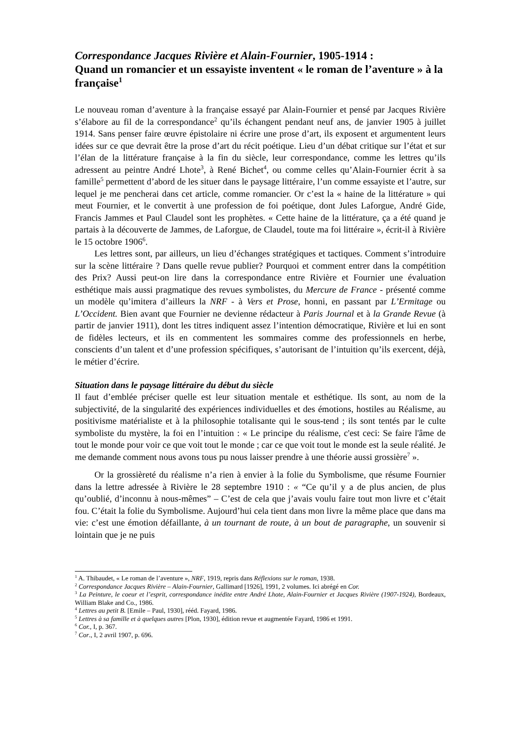Correspondance Jacques Rivière et Alain-Fournier, 1905-1914 :
Quand un romancier et un essayiste inventent « le roman de l’aventure » à la française<sup>1</sup>
Le nouveau roman d’aventure à la française essayé par Alain-Fournier et pensé par Jacques Rivière s’élabore au fil de la correspondance<sup>2</sup> qu’ils échangent pendant neuf ans, de janvier 1905 à juillet 1914. Sans penser faire œuvre épistolaire ni écrire une prose d’art, ils exposent et argumentent leurs idées sur ce que devrait être la prose d’art du récit poétique. Lieu d’un débat critique sur l’état et sur l’élan de la littérature française à la fin du siècle, leur correspondance, comme les lettres qu’ils adressent au peintre André Lhote<sup>3</sup>, à René Bichet<sup>4</sup>, ou comme celles qu’Alain-Fournier écrit à sa famille<sup>5</sup> permettent d’abord de les situer dans le paysage littéraire, l’un comme essayiste et l’autre, sur lequel je me pencherai dans cet article, comme romancier. Or c’est la « haine de la littérature » qui meut Fournier, et le convertit à une profession de foi poétique, dont Jules Laforgue, André Gide, Francis Jammes et Paul Claudel sont les prophètes. « Cette haine de la littérature, ça a été quand je partais à la découverte de Jammes, de Laforgue, de Claudel, toute ma foi littéraire », écrit-il à Rivière le 15 octobre 1906<sup>6</sup>.
Les lettres sont, par ailleurs, un lieu d’échanges stratégiques et tactiques. Comment s’introduire sur la scène littéraire ? Dans quelle revue publier? Pourquoi et comment entrer dans la compétition des Prix? Aussi peut-on lire dans la correspondance entre Rivière et Fournier une évaluation esthétique mais aussi pragmatique des revues symbolistes, du Mercure de France - présenté comme un modèle qu’imitera d’ailleurs la NRF - à Vers et Prose, honni, en passant par L’Ermitage ou L’Occident. Bien avant que Fournier ne devienne rédacteur à Paris Journal et à la Grande Revue (à partir de janvier 1911), dont les titres indiquent assez l’intention démocratique, Rivière et lui en sont de fidèles lecteurs, et ils en commentent les sommaires comme des professionnels en herbe, conscients d’un talent et d’une profession spécifiques, s’autorisant de l’intuition qu’ils exercent, déjà, le métier d’écrire.
Situation dans le paysage littéraire du début du siècle
Il faut d’emblée préciser quelle est leur situation mentale et esthétique. Ils sont, au nom de la subjectivité, de la singularité des expériences individuelles et des émotions, hostiles au Réalisme, au positivisme matérialiste et à la philosophie totalisante qui le sous-tend ; ils sont tentés par le culte symboliste du mystère, la foi en l’intuition : « Le principe du réalisme, c'est ceci: Se faire l'âme de tout le monde pour voir ce que voit tout le monde ; car ce que voit tout le monde est la seule réalité. Je me demande comment nous avons tous pu nous laisser prendre à une théorie aussi grossière<sup>7</sup> ».
Or la grossièreté du réalisme n’a rien à envier à la folie du Symbolisme, que résume Fournier dans la lettre adressée à Rivière le 28 septembre 1910 : « “Ce qu’il y a de plus ancien, de plus qu’oublié, d’inconnu à nous-mêmes” – C’est de cela que j’avais voulu faire tout mon livre et c’était fou. C’était la folie du Symbolisme. Aujourd’hui cela tient dans mon livre la même place que dans ma vie: c’est une émotion défaillante, à un tournant de route, à un bout de paragraphe, un souvenir si lointain que je ne puis
<sup>1</sup> A. Thibaudet, « Le roman de l’aventure », NRF, 1919, repris dans Réflexions sur le roman, 1938.
<sup>2</sup> Correspondance Jacques Rivière – Alain-Fournier, Gallimard [1926], 1991, 2 volumes. Ici abrégé en Cor.
<sup>3</sup> La Peinture, le coeur et l’esprit, correspondance inédite entre André Lhote, Alain-Fournier et Jacques Rivière (1907-1924), Bordeaux, William Blake and Co., 1986.
<sup>4</sup> Lettres au petit B. [Emile – Paul, 1930], rééd. Fayard, 1986.
<sup>5</sup> Lettres à sa famille et à quelques autres [Plon, 1930], édition revue et augmentée Fayard, 1986 et 1991.
<sup>6</sup> Cor., I, p. 367.
<sup>7</sup> Cor., I, 2 avril 1907, p. 696.